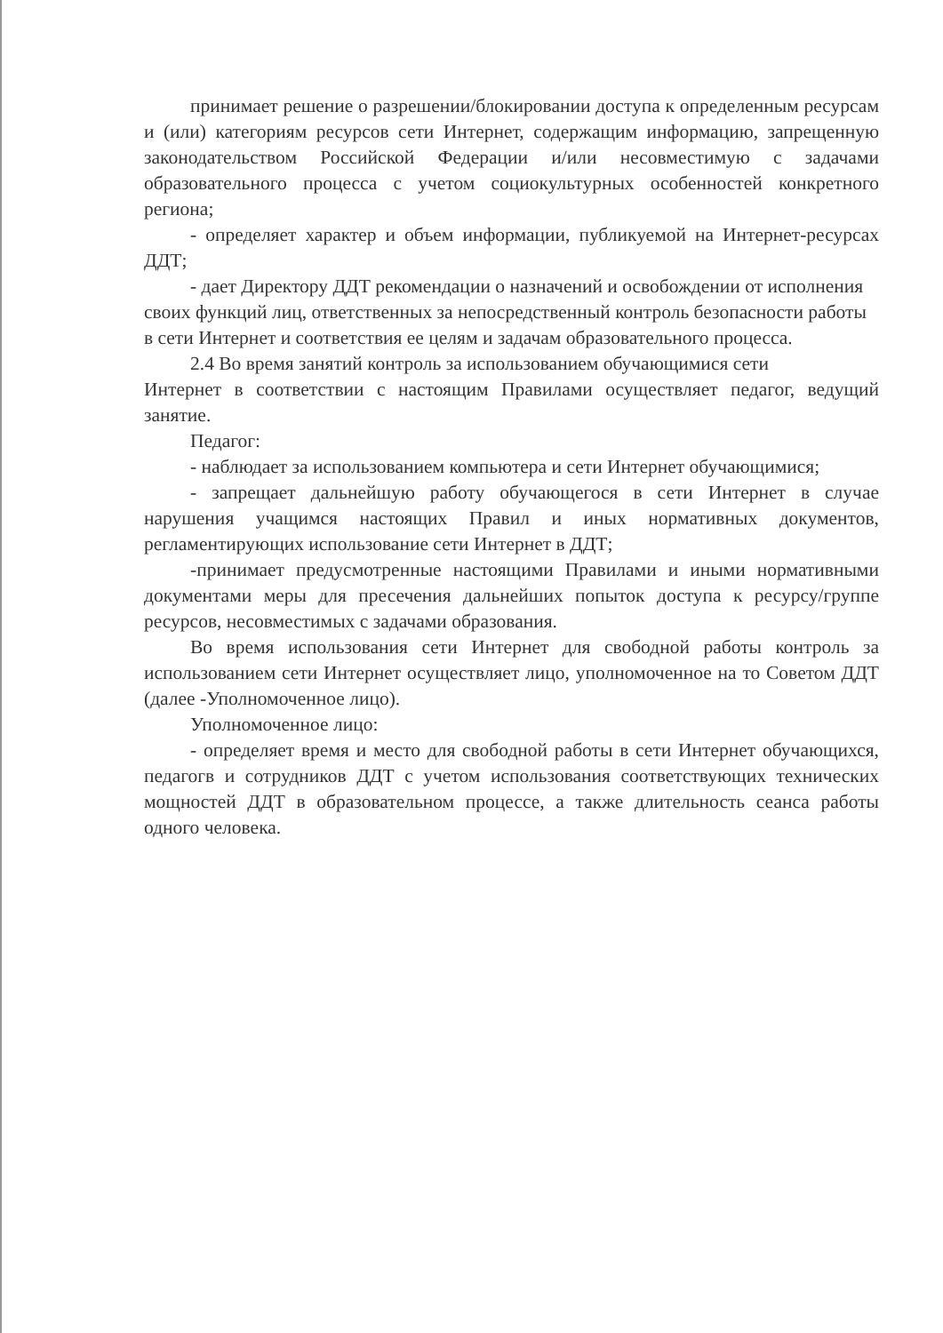принимает решение о разрешении/блокировании доступа к определенным ресурсам и (или) категориям ресурсов сети Интернет, содержащим информацию, запрещенную законодательством Российской Федерации и/или несовместимую с задачами образовательного процесса с учетом социокультурных особенностей конкретного региона;
- определяет характер и объем информации, публикуемой на Интернет-ресурсах ДДТ;
- дает Директору ДДТ рекомендации о назначений и освобождении от исполнения своих функций лиц, ответственных за непосредственный контроль безопасности работы в сети Интернет и соответствия ее целям и задачам образовательного процесса.
2.4 Во время занятий контроль за использованием обучающимися сети
Интернет в соответствии с настоящим Правилами осуществляет педагог, ведущий занятие.
Педагог:
- наблюдает за использованием компьютера и сети Интернет обучающимися;
- запрещает дальнейшую работу обучающегося в сети Интернет в случае нарушения учащимся настоящих Правил и иных нормативных документов, регламентирующих использование сети Интернет в ДДТ;
-принимает предусмотренные настоящими Правилами и иными нормативными документами меры для пресечения дальнейших попыток доступа к ресурсу/группе ресурсов, несовместимых с задачами образования.
Во время использования сети Интернет для свободной работы контроль за использованием сети Интернет осуществляет лицо, уполномоченное на то Советом ДДТ (далее -Уполномоченное лицо).
Уполномоченное лицо:
- определяет время и место для свободной работы в сети Интернет обучающихся, педагогв и сотрудников ДДТ с учетом использования соответствующих технических мощностей ДДТ в образовательном процессе, а также длительность сеанса работы одного человека.